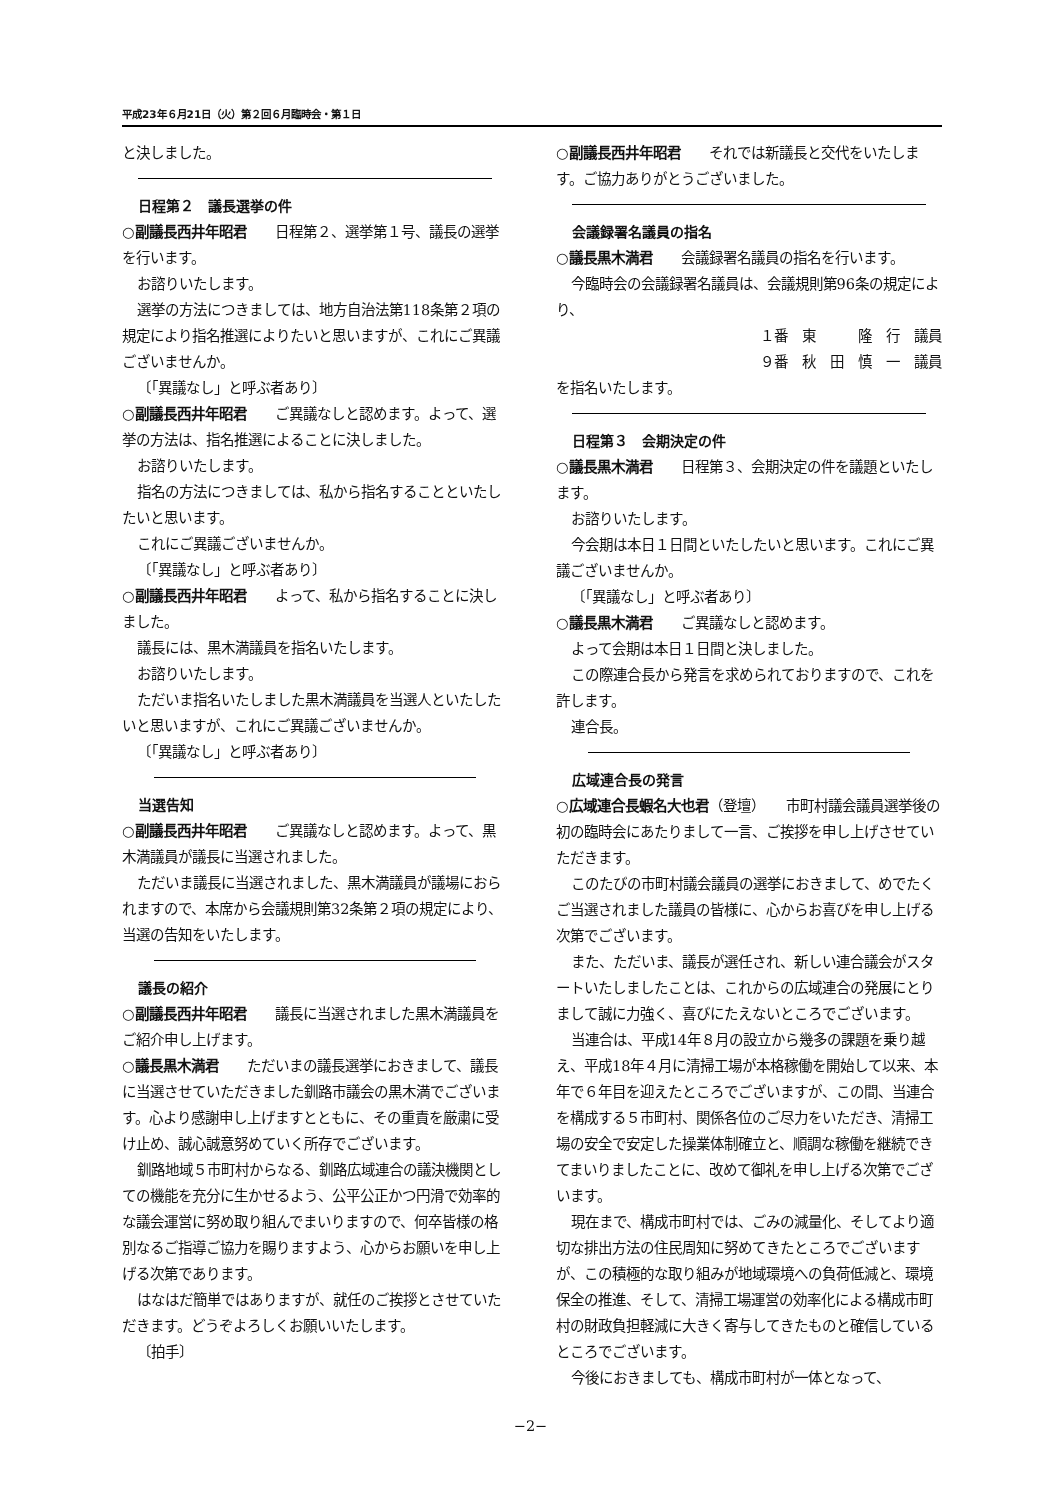平成23年６月21日（火）第２回６月臨時会・第１日
と決しました。
日程第２　議長選挙の件
○副議長西井年昭君　　日程第２、選挙第１号、議長の選挙を行います。
お諮りいたします。
選挙の方法につきましては、地方自治法第118条第２項の規定により指名推選によりたいと思いますが、これにご異議ございませんか。
〔「異議なし」と呼ぶ者あり〕
○副議長西井年昭君　　ご異議なしと認めます。よって、選挙の方法は、指名推選によることに決しました。
お諮りいたします。
指名の方法につきましては、私から指名することといたしたいと思います。
これにご異議ございませんか。
〔「異議なし」と呼ぶ者あり〕
○副議長西井年昭君　　よって、私から指名することに決しました。
議長には、黒木満議員を指名いたします。
お諮りいたします。
ただいま指名いたしました黒木満議員を当選人といたしたいと思いますが、これにご異議ございませんか。
〔「異議なし」と呼ぶ者あり〕
当選告知
○副議長西井年昭君　　ご異議なしと認めます。よって、黒木満議員が議長に当選されました。
ただいま議長に当選されました、黒木満議員が議場におられますので、本席から会議規則第32条第２項の規定により、当選の告知をいたします。
議長の紹介
○副議長西井年昭君　　議長に当選されました黒木満議員をご紹介申し上げます。
○議長黒木満君　　ただいまの議長選挙におきまして、議長に当選させていただきました釧路市議会の黒木満でございます。心より感謝申し上げますとともに、その重責を厳粛に受け止め、誠心誠意努めていく所存でございます。
釧路地域５市町村からなる、釧路広域連合の議決機関としての機能を充分に生かせるよう、公平公正かつ円滑で効率的な議会運営に努め取り組んでまいりますので、何卒皆様の格別なるご指導ご協力を賜りますよう、心からお願いを申し上げる次第であります。
はなはだ簡単ではありますが、就任のご挨拶とさせていただきます。どうぞよろしくお願いいたします。
〔拍手〕
○副議長西井年昭君　　それでは新議長と交代をいたします。ご協力ありがとうございました。
会議録署名議員の指名
○議長黒木満君　　会議録署名議員の指名を行います。
今臨時会の会議録署名議員は、会議規則第96条の規定により、
１番　東　　　隆　行　議員
９番　秋　田　慎　一　議員
を指名いたします。
日程第３　会期決定の件
○議長黒木満君　　日程第３、会期決定の件を議題といたします。
お諮りいたします。
今会期は本日１日間といたしたいと思います。これにご異議ございませんか。
〔「異議なし」と呼ぶ者あり〕
○議長黒木満君　　ご異議なしと認めます。
よって会期は本日１日間と決しました。
この際連合長から発言を求められておりますので、これを許します。
連合長。
広域連合長の発言
○広域連合長蝦名大也君（登壇）　　市町村議会議員選挙後の初の臨時会にあたりまして一言、ご挨拶を申し上げさせていただきます。
このたびの市町村議会議員の選挙におきまして、めでたくご当選されました議員の皆様に、心からお喜びを申し上げる次第でございます。
また、ただいま、議長が選任され、新しい連合議会がスタートいたしましたことは、これからの広域連合の発展にとりまして誠に力強く、喜びにたえないところでございます。
当連合は、平成14年８月の設立から幾多の課題を乗り越え、平成18年４月に清掃工場が本格稼働を開始して以来、本年で６年目を迎えたところでございますが、この間、当連合を構成する５市町村、関係各位のご尽力をいただき、清掃工場の安全で安定した操業体制確立と、順調な稼働を継続できてまいりましたことに、改めて御礼を申し上げる次第でございます。
現在まで、構成市町村では、ごみの減量化、そしてより適切な排出方法の住民周知に努めてきたところでございますが、この積極的な取り組みが地域環境への負荷低減と、環境保全の推進、そして、清掃工場運営の効率化による構成市町村の財政負担軽減に大きく寄与してきたものと確信しているところでございます。
今後におきましても、構成市町村が一体となって、
−2−